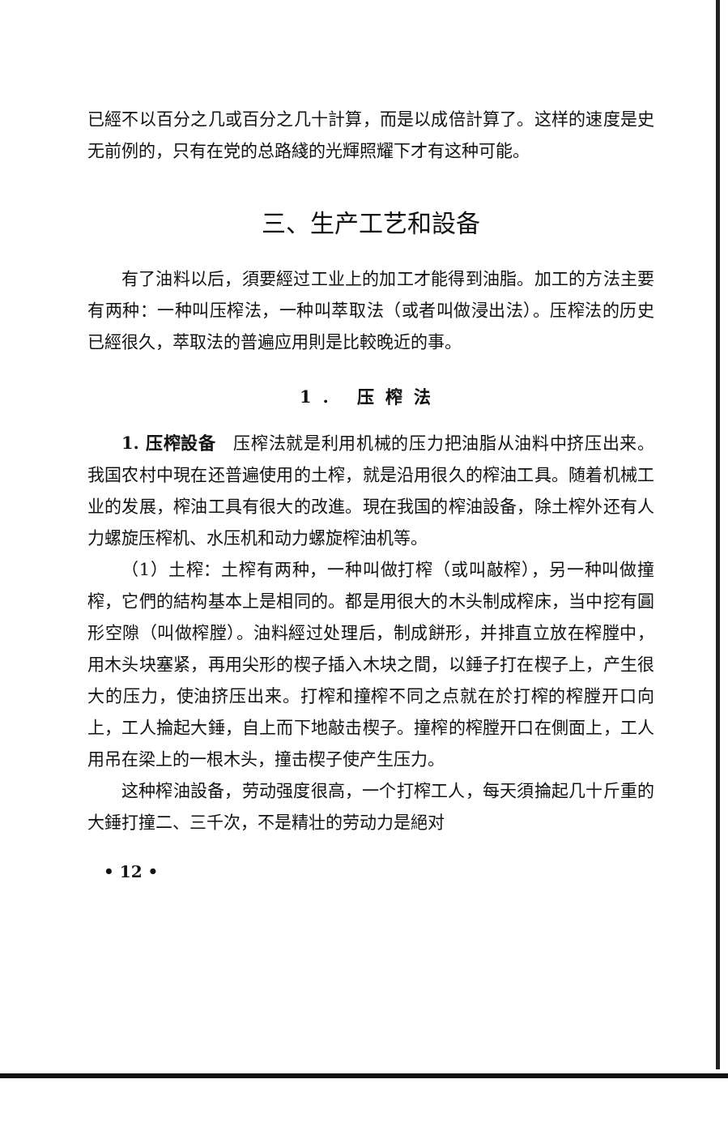已經不以百分之几或百分之几十計算，而是以成倍計算了。这样的速度是史无前例的，只有在党的总路綫的光輝照耀下才有这种可能。
三、生产工艺和設备
有了油料以后，須要經过工业上的加工才能得到油脂。加工的方法主要有两种：一种叫压榨法，一种叫萃取法（或者叫做浸出法）。压榨法的历史已經很久，萃取法的普遍应用則是比較晚近的事。
1. 压榨法
1. 压榨設备　压榨法就是利用机械的压力把油脂从油料中挤压出来。我国农村中現在还普遍使用的土榨，就是沿用很久的榨油工具。随着机械工业的发展，榨油工具有很大的改進。現在我国的榨油設备，除土榨外还有人力螺旋压榨机、水压机和动力螺旋榨油机等。
（1）土榨：土榨有两种，一种叫做打榨（或叫敲榨），另一种叫做撞榨，它們的結构基本上是相同的。都是用很大的木头制成榨床，当中挖有圓形空隙（叫做榨膛）。油料經过处理后，制成餅形，并排直立放在榨膛中，用木头块塞紧，再用尖形的楔子插入木块之間，以錘子打在楔子上，产生很大的压力，使油挤压出来。打榨和撞榨不同之点就在於打榨的榨膛开口向上，工人掄起大錘，自上而下地敲击楔子。撞榨的榨膛开口在側面上，工人用吊在梁上的一根木头，撞击楔子使产生压力。
这种榨油設备，劳动强度很高，一个打榨工人，每天須掄起几十斤重的大錘打撞二、三千次，不是精壮的劳动力是絕对
• 12 •